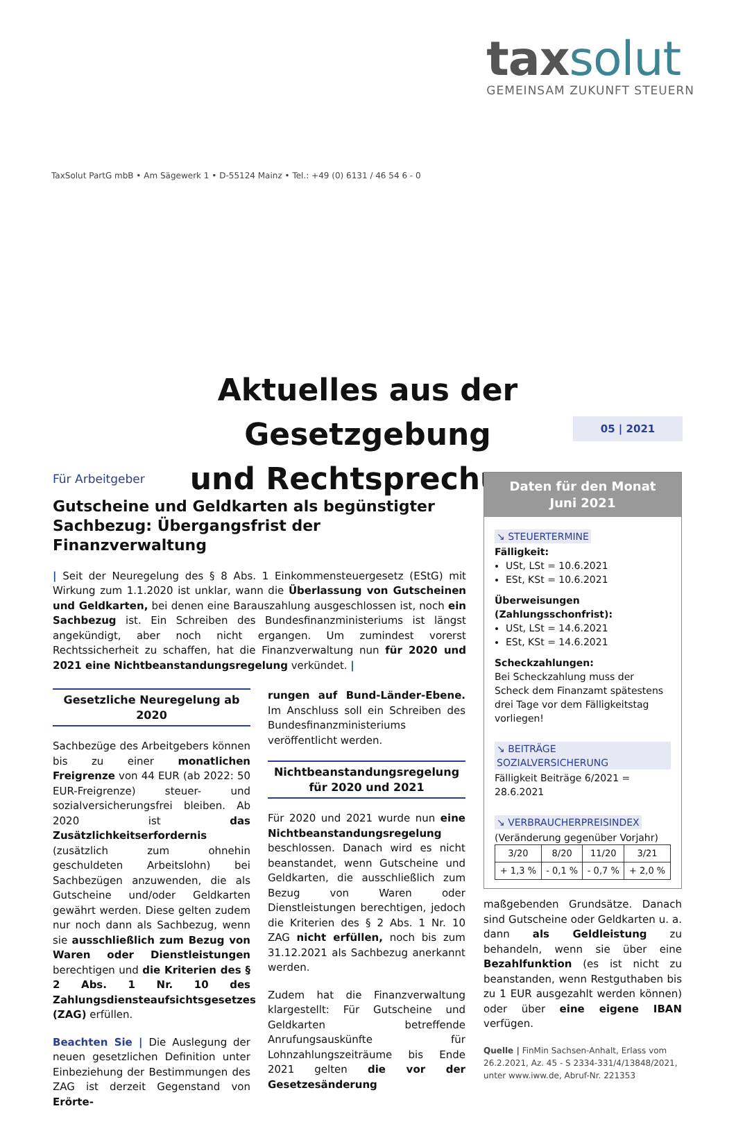tax solut
GEMEINSAM ZUKUNFT STEUERN
TaxSolut PartG mbB • Am Sägewerk 1 • D-55124 Mainz • Tel.: +49 (0) 6131 / 46 54 6 - 0
Aktuelles aus der Gesetzgebung
und Rechtsprechung
05 | 2021
Für Arbeitgeber
Gutscheine und Geldkarten als begünstigter Sachbezug: Übergangsfrist der Finanzverwaltung
| Seit der Neuregelung des § 8 Abs. 1 Einkommensteuergesetz (EStG) mit Wirkung zum 1.1.2020 ist unklar, wann die Überlassung von Gutscheinen und Geldkarten, bei denen eine Barauszahlung ausgeschlossen ist, noch ein Sachbezug ist. Ein Schreiben des Bundesfinanzministeriums ist längst angekündigt, aber noch nicht ergangen. Um zumindest vorerst Rechtssicherheit zu schaffen, hat die Finanzverwaltung nun für 2020 und 2021 eine Nichtbeanstandungsregelung verkündet. |
Gesetzliche Neuregelung ab 2020
Sachbezüge des Arbeitgebers können bis zu einer monatlichen Freigrenze von 44 EUR (ab 2022: 50 EUR-Freigrenze) steuer- und sozialversicherungsfrei bleiben. Ab 2020 ist das Zusätzlichkeitserfordernis (zusätzlich zum ohnehin geschuldeten Arbeitslohn) bei Sachbezügen anzuwenden, die als Gutscheine und/oder Geldkarten gewährt werden. Diese gelten zudem nur noch dann als Sachbezug, wenn sie ausschließlich zum Bezug von Waren oder Dienstleistungen berechtigen und die Kriterien des § 2 Abs. 1 Nr. 10 des Zahlungsdiensteaufsichtsgesetzes (ZAG) erfüllen.
Beachten Sie | Die Auslegung der neuen gesetzlichen Definition unter Einbeziehung der Bestimmungen des ZAG ist derzeit Gegenstand von Erörte-
rungen auf Bund-Länder-Ebene. Im Anschluss soll ein Schreiben des Bundesfinanzministeriums veröffentlicht werden.
Nichtbeanstandungsregelung
für 2020 und 2021
Für 2020 und 2021 wurde nun eine Nichtbeanstandungsregelung beschlossen. Danach wird es nicht beanstandet, wenn Gutscheine und Geldkarten, die ausschließlich zum Bezug von Waren oder Dienstleistungen berechtigen, jedoch die Kriterien des § 2 Abs. 1 Nr. 10 ZAG nicht erfüllen, noch bis zum 31.12.2021 als Sachbezug anerkannt werden.
Zudem hat die Finanzverwaltung klargestellt: Für Gutscheine und Geldkarten betreffende Anrufungsauskünfte für Lohnzahlungszeiträume bis Ende 2021 gelten die vor der Gesetzesänderung
Daten für den Monat
Juni 2021
↘ STEUERTERMINE
Fälligkeit:
USt, LSt = 10.6.2021
ESt, KSt = 10.6.2021
Überweisungen (Zahlungsschonfrist):
USt, LSt = 14.6.2021
ESt, KSt = 14.6.2021
Scheckzahlungen:
Bei Scheckzahlung muss der Scheck dem Finanzamt spätestens drei Tage vor dem Fälligkeitstag vorliegen!
↘ BEITRÄGE SOZIALVERSICHERUNG
Fälligkeit Beiträge 6/2021 = 28.6.2021
↘ VERBRAUCHERPREISINDEX
(Veränderung gegenüber Vorjahr)
| 3/20 | 8/20 | 11/20 | 3/21 |
| + 1,3 % | - 0,1 % | - 0,7 % | + 2,0 % |
maßgebenden Grundsätze. Danach sind Gutscheine oder Geldkarten u. a. dann als Geldleistung zu behandeln, wenn sie über eine Bezahlfunktion (es ist nicht zu beanstanden, wenn Restguthaben bis zu 1 EUR ausgezahlt werden können) oder über eine eigene IBAN verfügen.
Quelle | FinMin Sachsen-Anhalt, Erlass vom 26.2.2021, Az. 45 - S 2334-331/4/13848/2021, unter www.iww.de, Abruf-Nr. 221353